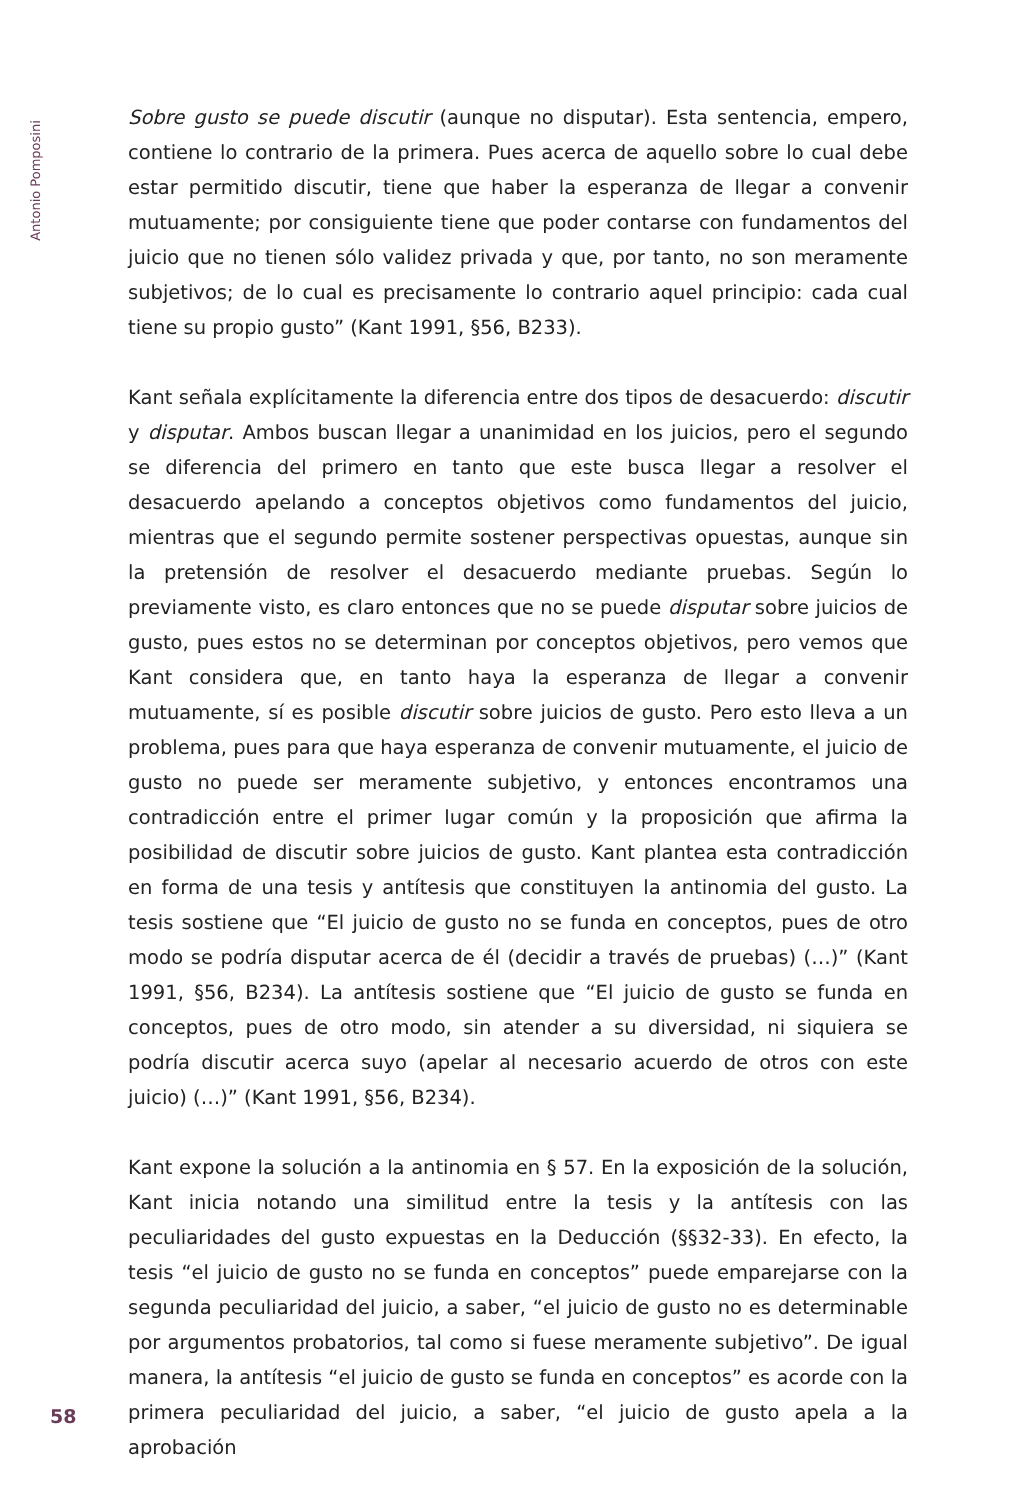Antonio Pomposini
Sobre gusto se puede discutir (aunque no disputar). Esta sentencia, empero, contiene lo contrario de la primera. Pues acerca de aquello sobre lo cual debe estar permitido discutir, tiene que haber la esperanza de llegar a convenir mutuamente; por consiguiente tiene que poder contarse con fundamentos del juicio que no tienen sólo validez privada y que, por tanto, no son meramente subjetivos; de lo cual es precisamente lo contrario aquel principio: cada cual tiene su propio gusto” (Kant 1991, §56, B233).
Kant señala explícitamente la diferencia entre dos tipos de desacuerdo: discutir y disputar. Ambos buscan llegar a unanimidad en los juicios, pero el segundo se diferencia del primero en tanto que este busca llegar a resolver el desacuerdo apelando a conceptos objetivos como fundamentos del juicio, mientras que el segundo permite sostener perspectivas opuestas, aunque sin la pretensión de resolver el desacuerdo mediante pruebas. Según lo previamente visto, es claro entonces que no se puede disputar sobre juicios de gusto, pues estos no se determinan por conceptos objetivos, pero vemos que Kant considera que, en tanto haya la esperanza de llegar a convenir mutuamente, sí es posible discutir sobre juicios de gusto. Pero esto lleva a un problema, pues para que haya esperanza de convenir mutuamente, el juicio de gusto no puede ser meramente subjetivo, y entonces encontramos una contradicción entre el primer lugar común y la proposición que afirma la posibilidad de discutir sobre juicios de gusto. Kant plantea esta contradicción en forma de una tesis y antítesis que constituyen la antinomia del gusto. La tesis sostiene que “El juicio de gusto no se funda en conceptos, pues de otro modo se podría disputar acerca de él (decidir a través de pruebas) (…)” (Kant 1991, §56, B234). La antítesis sostiene que “El juicio de gusto se funda en conceptos, pues de otro modo, sin atender a su diversidad, ni siquiera se podría discutir acerca suyo (apelar al necesario acuerdo de otros con este juicio) (…)” (Kant 1991, §56, B234).
Kant expone la solución a la antinomia en § 57. En la exposición de la solución, Kant inicia notando una similitud entre la tesis y la antítesis con las peculiaridades del gusto expuestas en la Deducción (§§32-33). En efecto, la tesis “el juicio de gusto no se funda en conceptos” puede emparejarse con la segunda peculiaridad del juicio, a saber, “el juicio de gusto no es determinable por argumentos probatorios, tal como si fuese meramente subjetivo”. De igual manera, la antítesis “el juicio de gusto se funda en conceptos” es acorde con la primera peculiaridad del juicio, a saber, “el juicio de gusto apela a la aprobación
58